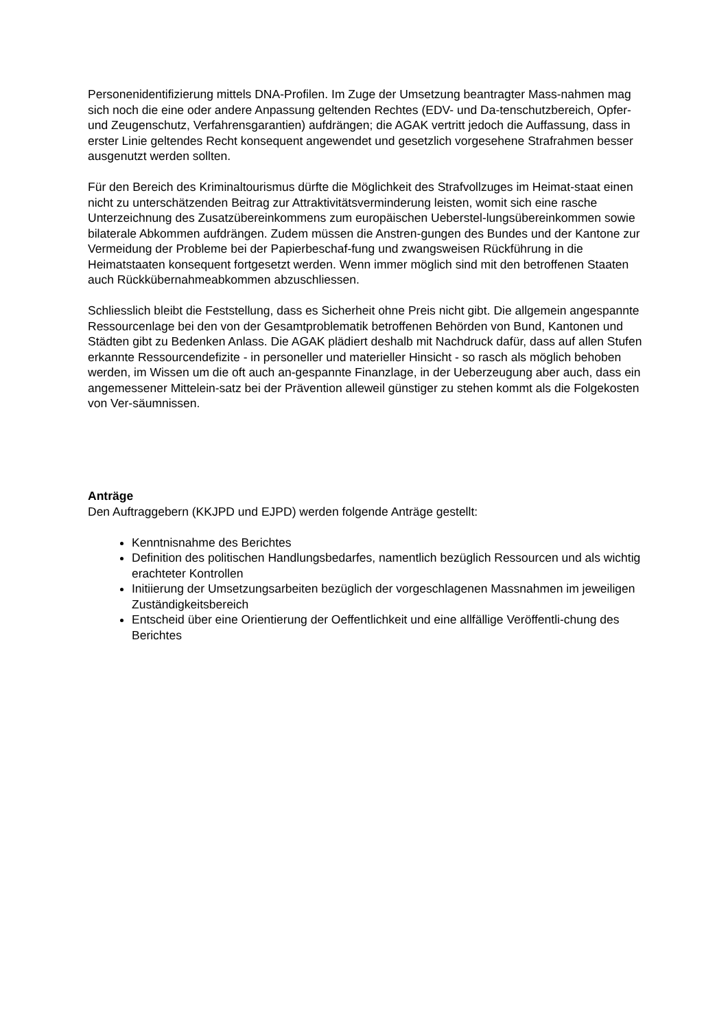Personenidentifizierung mittels DNA-Profilen. Im Zuge der Umsetzung beantragter Mass-nahmen mag sich noch die eine oder andere Anpassung geltenden Rechtes (EDV- und Da-tenschutzbereich, Opfer- und Zeugenschutz, Verfahrensgarantien) aufdrängen; die AGAK vertritt jedoch die Auffassung, dass in erster Linie geltendes Recht konsequent angewendet und gesetzlich vorgesehene Strafrahmen besser ausgenutzt werden sollten.
Für den Bereich des Kriminaltourismus dürfte die Möglichkeit des Strafvollzuges im Heimat-staat einen nicht zu unterschätzenden Beitrag zur Attraktivitätsverminderung leisten, womit sich eine rasche Unterzeichnung des Zusatzübereinkommens zum europäischen Ueberstel-lungsübereinkommen sowie bilaterale Abkommen aufdrängen. Zudem müssen die Anstren-gungen des Bundes und der Kantone zur Vermeidung der Probleme bei der Papierbeschaf-fung und zwangsweisen Rückführung in die Heimatstaaten konsequent fortgesetzt werden. Wenn immer möglich sind mit den betroffenen Staaten auch Rückkübernahmeabkommen abzuschliessen.
Schliesslich bleibt die Feststellung, dass es Sicherheit ohne Preis nicht gibt. Die allgemein angespannte Ressourcenlage bei den von der Gesamtproblematik betroffenen Behörden von Bund, Kantonen und Städten gibt zu Bedenken Anlass. Die AGAK plädiert deshalb mit Nachdruck dafür, dass auf allen Stufen erkannte Ressourcendefizite - in personeller und materieller Hinsicht - so rasch als möglich behoben werden, im Wissen um die oft auch an-gespannte Finanzlage, in der Ueberzeugung aber auch, dass ein angemessener Mittelein-satz bei der Prävention alleweil günstiger zu stehen kommt als die Folgekosten von Ver-säumnissen.
Anträge
Den Auftraggebern (KKJPD und EJPD) werden folgende Anträge gestellt:
Kenntnisnahme des Berichtes
Definition des politischen Handlungsbedarfes, namentlich bezüglich Ressourcen und als wichtig erachteter Kontrollen
Initiierung der Umsetzungsarbeiten bezüglich der vorgeschlagenen Massnahmen im jeweiligen Zuständigkeitsbereich
Entscheid über eine Orientierung der Oeffentlichkeit und eine allfällige Veröffentli-chung des Berichtes